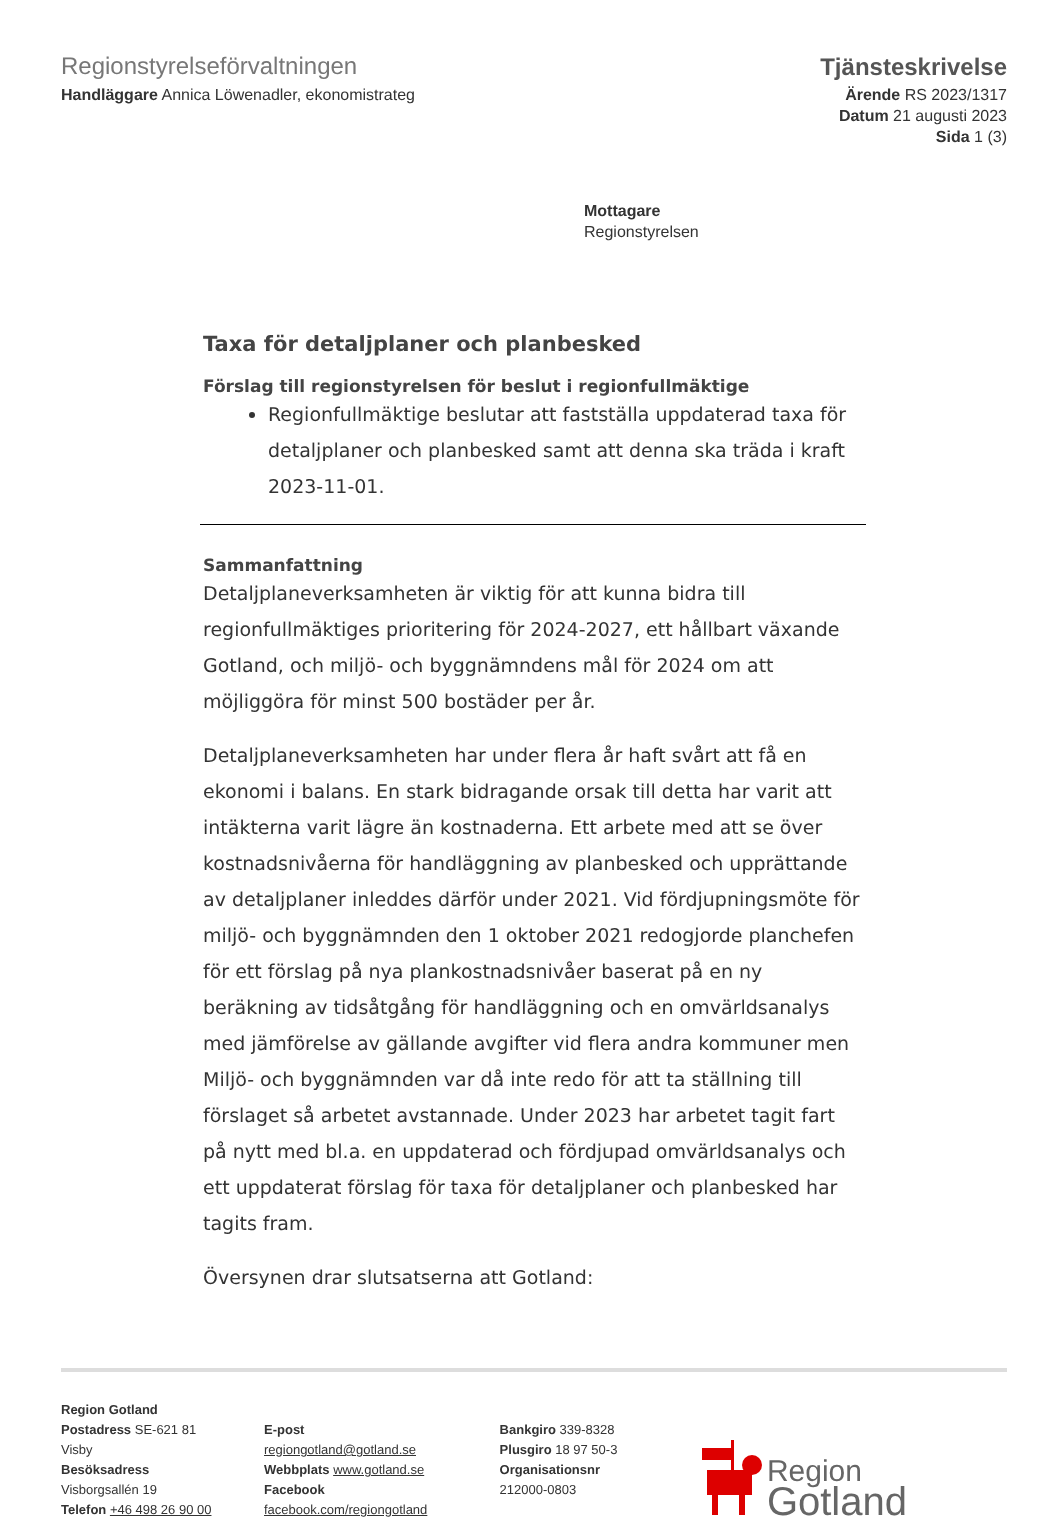Regionstyrelseförvaltningen
Handläggare Annica Löwenadler, ekonomistrateg
Tjänsteskrivelse
Ärende RS 2023/1317
Datum 21 augusti 2023
Sida 1 (3)
Mottagare
Regionstyrelsen
Taxa för detaljplaner och planbesked
Förslag till regionstyrelsen för beslut i regionfullmäktige
Regionfullmäktige beslutar att fastställa uppdaterad taxa för detaljplaner och planbesked samt att denna ska träda i kraft 2023-11-01.
Sammanfattning
Detaljplaneverksamheten är viktig för att kunna bidra till regionfullmäktiges prioritering för 2024-2027, ett hållbart växande Gotland, och miljö- och byggnämndens mål för 2024 om att möjliggöra för minst 500 bostäder per år.
Detaljplaneverksamheten har under flera år haft svårt att få en ekonomi i balans. En stark bidragande orsak till detta har varit att intäkterna varit lägre än kostnaderna. Ett arbete med att se över kostnadsnivåerna för handläggning av planbesked och upprättande av detaljplaner inleddes därför under 2021. Vid fördjupningsmöte för miljö- och byggnämnden den 1 oktober 2021 redogjorde planchefen för ett förslag på nya plankostnadsnivåer baserat på en ny beräkning av tidsåtgång för handläggning och en omvärldsanalys med jämförelse av gällande avgifter vid flera andra kommuner men Miljö- och byggnämnden var då inte redo för att ta ställning till förslaget så arbetet avstannade. Under 2023 har arbetet tagit fart på nytt med bl.a. en uppdaterad och fördjupad omvärldsanalys och ett uppdaterat förslag för taxa för detaljplaner och planbesked har tagits fram.
Översynen drar slutsatserna att Gotland:
Region Gotland
Postadress SE-621 81 Visby
Besöksadress Visborgsallén 19
Telefon +46 498 26 90 00
E-post regiongotland@gotland.se
Webbplats www.gotland.se
Facebook facebook.com/regiongotland
Bankgiro 339-8328
Plusgiro 18 97 50-3
Organisationsnr 212000-0803
Region
Gotland